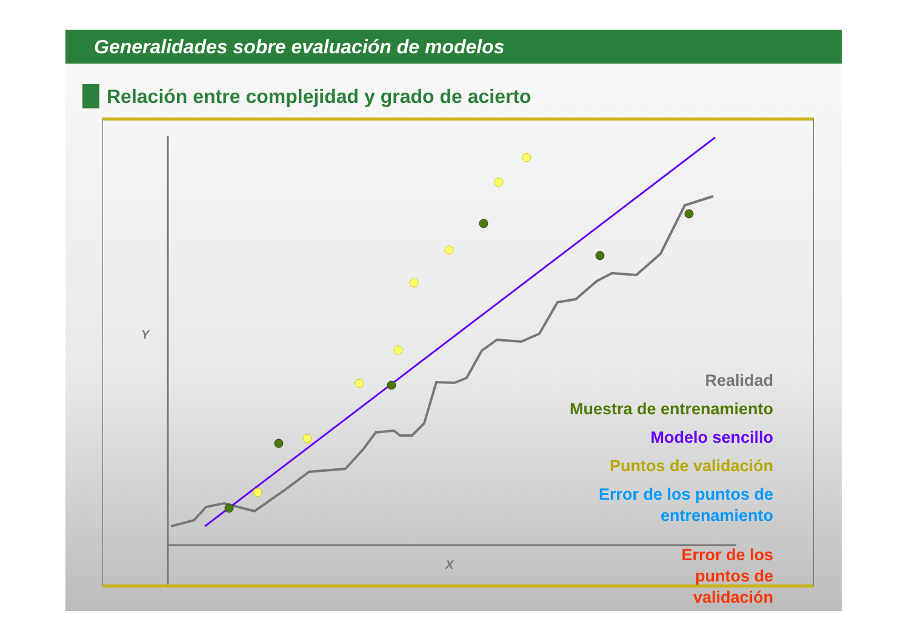Generalidades sobre evaluación de modelos
Relación entre complejidad y grado de acierto
Y
X
Realidad
Muestra de entrenamiento
Modelo sencillo
Puntos de validación
Error de los puntos de
entrenamiento
Error de los
puntos de
validación